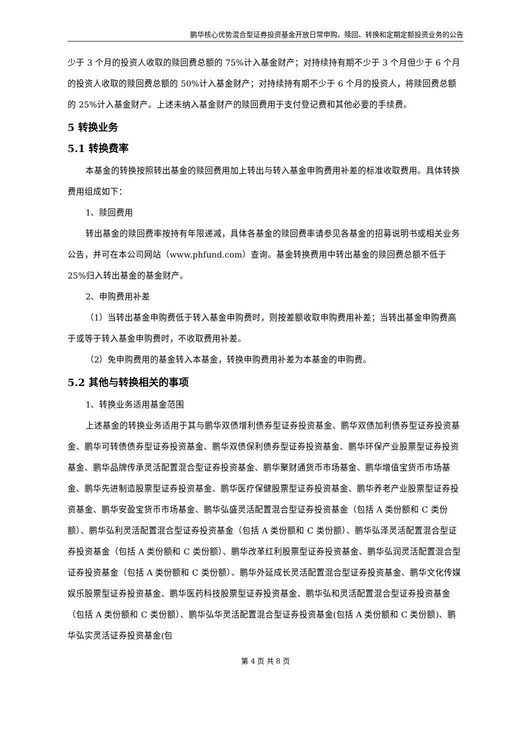鹏华核心优势混合型证券投资基金开放日常申购、赎回、转换和定期定额投资业务的公告
少于 3 个月的投资人收取的赎回费总额的 75%计入基金财产；对持续持有期不少于 3 个月但少于 6 个月的投资人收取的赎回费总额的 50%计入基金财产；对持续持有期不少于 6 个月的投资人，将赎回费总额的 25%计入基金财产。上述未纳入基金财产的赎回费用于支付登记费和其他必要的手续费。
5 转换业务
5.1 转换费率
本基金的转换按照转出基金的赎回费用加上转出与转入基金申购费用补差的标准收取费用。具体转换费用组成如下：
1、赎回费用
转出基金的赎回费率按持有年限递减，具体各基金的赎回费率请参见各基金的招募说明书或相关业务公告，并可在本公司网站（www.phfund.com）查询。基金转换费用中转出基金的赎回费总额不低于 25%归入转出基金的基金财产。
2、申购费用补差
（1）当转出基金申购费低于转入基金申购费时，则按差额收取申购费用补差；当转出基金申购费高于或等于转入基金申购费时，不收取费用补差。
（2）免申购费用的基金转入本基金，转换申购费用补差为本基金的申购费。
5.2 其他与转换相关的事项
1、转换业务适用基金范围
上述基金的转换业务适用于其与鹏华双债增利债券型证券投资基金、鹏华双债加利债券型证券投资基金、鹏华可转债债券型证券投资基金、鹏华双债保利债券型证券投资基金、鹏华环保产业股票型证券投资基金、鹏华品牌传承灵活配置混合型证券投资基金、鹏华聚财通货币市场基金、鹏华增值宝货币市场基金、鹏华先进制造股票型证券投资基金、鹏华医疗保健股票型证券投资基金、鹏华养老产业股票型证券投资基金、鹏华安盈宝货币市场基金、鹏华弘盛灵活配置混合型证券投资基金（包括 A 类份额和 C 类份额）、鹏华弘利灵活配置混合型证券投资基金（包括 A 类份额和 C 类份额）、鹏华弘泽灵活配置混合型证券投资基金（包括 A 类份额和 C 类份额）、鹏华改革红利股票型证券投资基金、鹏华弘润灵活配置混合型证券投资基金（包括 A 类份额和 C 类份额）、鹏华外延成长灵活配置混合型证券投资基金、鹏华文化传媒娱乐股票型证券投资基金、鹏华医药科技股票型证券投资基金、鹏华弘和灵活配置混合型证券投资基金（包括 A 类份额和 C 类份额）、鹏华弘华灵活配置混合型证券投资基金(包括 A 类份额和 C 类份额)、鹏华弘实灵活证券投资基金(包
第 4 页 共 8 页